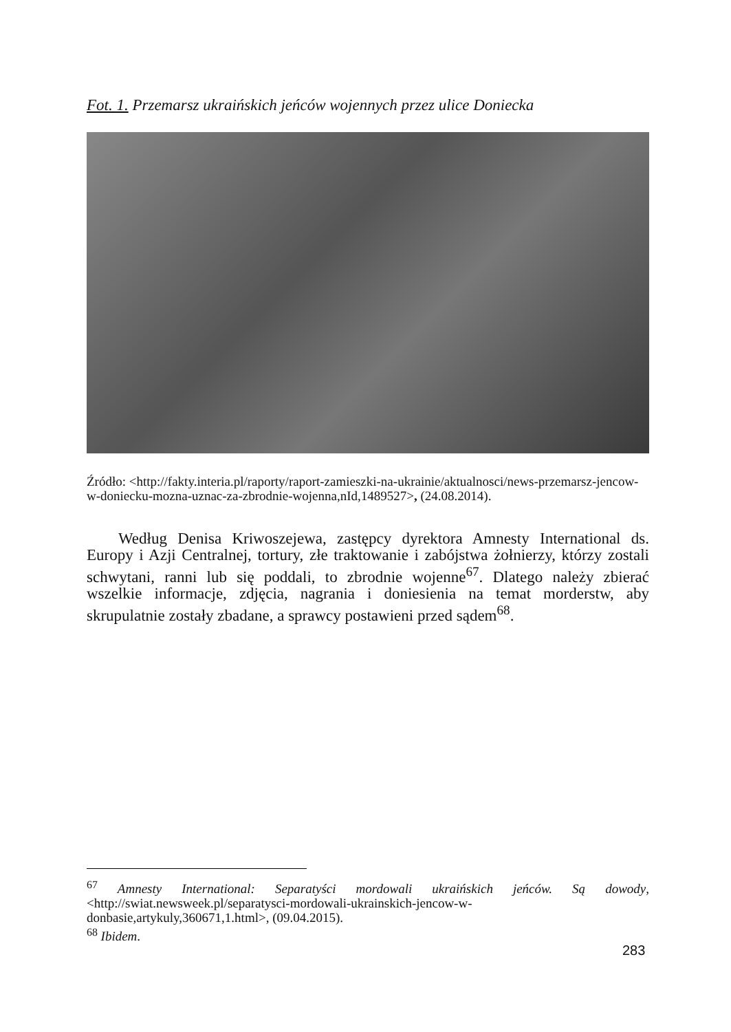Fot. 1. Przemarsz ukraińskich jeńców wojennych przez ulice Doniecka
Źródło: <http://fakty.interia.pl/raporty/raport-zamieszki-na-ukrainie/aktualnosci/news-przemarsz-jencow-w-doniecku-mozna-uznac-za-zbrodnie-wojenna,nId,1489527>, (24.08.2014).
Według Denisa Kriwoszejewa, zastępcy dyrektora Amnesty International ds. Europy i Azji Centralnej, tortury, złe traktowanie i zabójstwa żołnierzy, którzy zostali schwytani, ranni lub się poddali, to zbrodnie wojenne<sup>67</sup>. Dlatego należy zbierać wszelkie informacje, zdjęcia, nagrania i doniesienia na temat morderstw, aby skrupulatnie zostały zbadane, a sprawcy postawieni przed sądem<sup>68</sup>.
<sup>67</sup> Amnesty International: Separatyści mordowali ukraińskich jeńców. Są dowody, <http://swiat.newsweek.pl/separatysci-mordowali-ukrainskich-jencow-w-donbasie,artykuly,360671,1.html>, (09.04.2015).
<sup>68</sup> Ibidem.
283